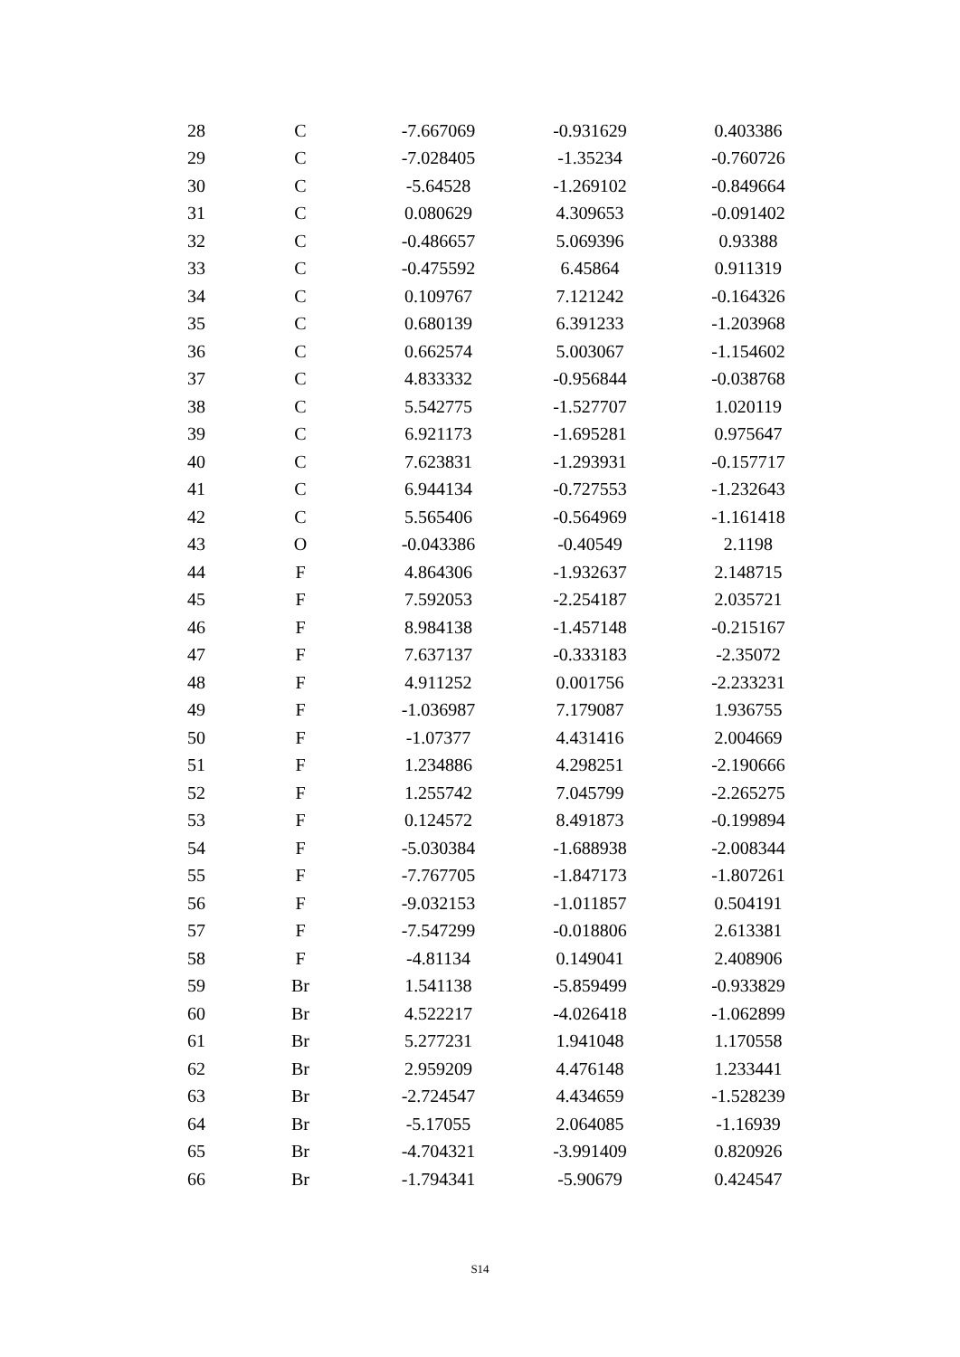| 28 | C | -7.667069 | -0.931629 | 0.403386 |
| 29 | C | -7.028405 | -1.35234 | -0.760726 |
| 30 | C | -5.64528 | -1.269102 | -0.849664 |
| 31 | C | 0.080629 | 4.309653 | -0.091402 |
| 32 | C | -0.486657 | 5.069396 | 0.93388 |
| 33 | C | -0.475592 | 6.45864 | 0.911319 |
| 34 | C | 0.109767 | 7.121242 | -0.164326 |
| 35 | C | 0.680139 | 6.391233 | -1.203968 |
| 36 | C | 0.662574 | 5.003067 | -1.154602 |
| 37 | C | 4.833332 | -0.956844 | -0.038768 |
| 38 | C | 5.542775 | -1.527707 | 1.020119 |
| 39 | C | 6.921173 | -1.695281 | 0.975647 |
| 40 | C | 7.623831 | -1.293931 | -0.157717 |
| 41 | C | 6.944134 | -0.727553 | -1.232643 |
| 42 | C | 5.565406 | -0.564969 | -1.161418 |
| 43 | O | -0.043386 | -0.40549 | 2.1198 |
| 44 | F | 4.864306 | -1.932637 | 2.148715 |
| 45 | F | 7.592053 | -2.254187 | 2.035721 |
| 46 | F | 8.984138 | -1.457148 | -0.215167 |
| 47 | F | 7.637137 | -0.333183 | -2.35072 |
| 48 | F | 4.911252 | 0.001756 | -2.233231 |
| 49 | F | -1.036987 | 7.179087 | 1.936755 |
| 50 | F | -1.07377 | 4.431416 | 2.004669 |
| 51 | F | 1.234886 | 4.298251 | -2.190666 |
| 52 | F | 1.255742 | 7.045799 | -2.265275 |
| 53 | F | 0.124572 | 8.491873 | -0.199894 |
| 54 | F | -5.030384 | -1.688938 | -2.008344 |
| 55 | F | -7.767705 | -1.847173 | -1.807261 |
| 56 | F | -9.032153 | -1.011857 | 0.504191 |
| 57 | F | -7.547299 | -0.018806 | 2.613381 |
| 58 | F | -4.81134 | 0.149041 | 2.408906 |
| 59 | Br | 1.541138 | -5.859499 | -0.933829 |
| 60 | Br | 4.522217 | -4.026418 | -1.062899 |
| 61 | Br | 5.277231 | 1.941048 | 1.170558 |
| 62 | Br | 2.959209 | 4.476148 | 1.233441 |
| 63 | Br | -2.724547 | 4.434659 | -1.528239 |
| 64 | Br | -5.17055 | 2.064085 | -1.16939 |
| 65 | Br | -4.704321 | -3.991409 | 0.820926 |
| 66 | Br | -1.794341 | -5.90679 | 0.424547 |
S14